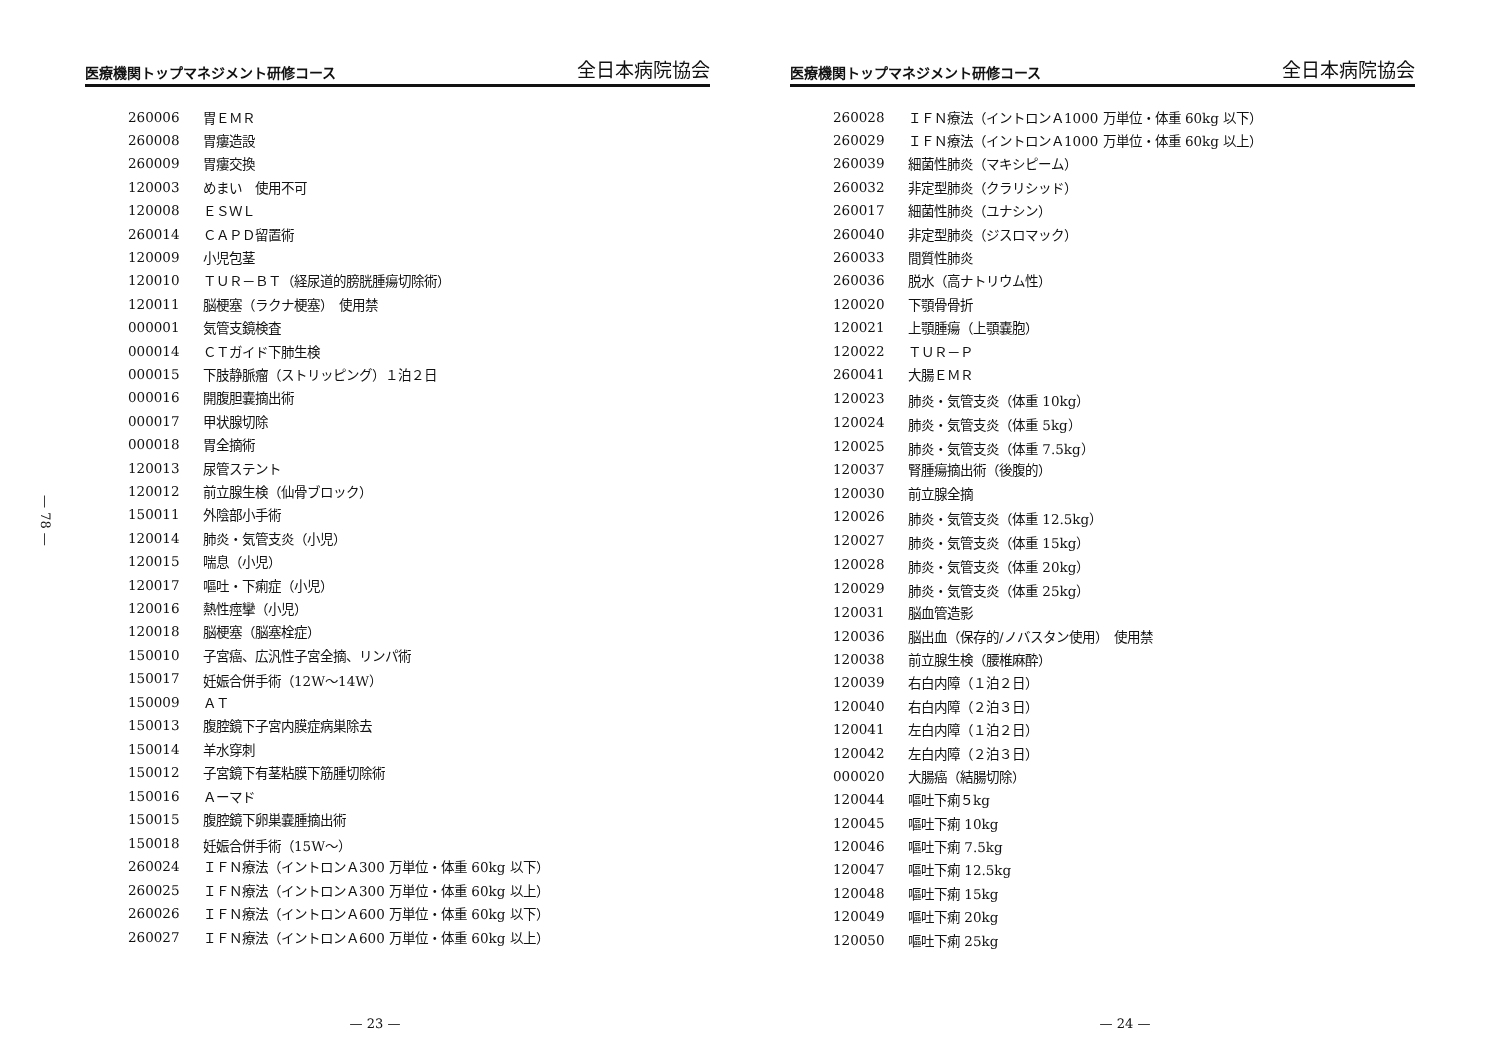— 78 —
医療機関トップマネジメント研修コース 全日本病院協会
| 260006 | 胃ＥＭＲ |
| 260008 | 胃瘻造設 |
| 260009 | 胃瘻交換 |
| 120003 | めまい 使用不可 |
| 120008 | ＥＳＷＬ |
| 260014 | ＣＡＰＤ留置術 |
| 120009 | 小児包茎 |
| 120010 | ＴＵＲ－ＢＴ（経尿道的膀胱腫瘍切除術） |
| 120011 | 脳梗塞（ラクナ梗塞） 使用禁 |
| 000001 | 気管支鏡検査 |
| 000014 | ＣＴガイド下肺生検 |
| 000015 | 下肢静脈瘤（ストリッピング）１泊２日 |
| 000016 | 開腹胆嚢摘出術 |
| 000017 | 甲状腺切除 |
| 000018 | 胃全摘術 |
| 120013 | 尿管ステント |
| 120012 | 前立腺生検（仙骨ブロック） |
| 150011 | 外陰部小手術 |
| 120014 | 肺炎・気管支炎（小児） |
| 120015 | 喘息（小児） |
| 120017 | 嘔吐・下痢症（小児） |
| 120016 | 熱性痙攣（小児） |
| 120018 | 脳梗塞（脳塞栓症） |
| 150010 | 子宮癌、広汎性子宮全摘、リンパ術 |
| 150017 | 妊娠合併手術（12W～14W） |
| 150009 | ＡＴ |
| 150013 | 腹腔鏡下子宮内膜症病巣除去 |
| 150014 | 羊水穿刺 |
| 150012 | 子宮鏡下有茎粘膜下筋腫切除術 |
| 150016 | Ａーマド |
| 150015 | 腹腔鏡下卵巣嚢腫摘出術 |
| 150018 | 妊娠合併手術（15W～） |
| 260024 | ＩＦＮ療法（イントロンＡ300 万単位・体重 60kg 以下） |
| 260025 | ＩＦＮ療法（イントロンＡ300 万単位・体重 60kg 以上） |
| 260026 | ＩＦＮ療法（イントロンＡ600 万単位・体重 60kg 以下） |
| 260027 | ＩＦＮ療法（イントロンＡ600 万単位・体重 60kg 以上） |
— 23 —
医療機関トップマネジメント研修コース 全日本病院協会
| 260028 | ＩＦＮ療法（イントロンＡ1000 万単位・体重 60kg 以下） |
| 260029 | ＩＦＮ療法（イントロンＡ1000 万単位・体重 60kg 以上） |
| 260039 | 細菌性肺炎（マキシピーム） |
| 260032 | 非定型肺炎（クラリシッド） |
| 260017 | 細菌性肺炎（ユナシン） |
| 260040 | 非定型肺炎（ジスロマック） |
| 260033 | 間質性肺炎 |
| 260036 | 脱水（高ナトリウム性） |
| 120020 | 下顎骨骨折 |
| 120021 | 上顎腫瘍（上顎嚢胞） |
| 120022 | ＴＵＲ－Ｐ |
| 260041 | 大腸ＥＭＲ |
| 120023 | 肺炎・気管支炎（体重 10kg） |
| 120024 | 肺炎・気管支炎（体重 5kg） |
| 120025 | 肺炎・気管支炎（体重 7.5kg） |
| 120037 | 腎腫瘍摘出術（後腹的） |
| 120030 | 前立腺全摘 |
| 120026 | 肺炎・気管支炎（体重 12.5kg） |
| 120027 | 肺炎・気管支炎（体重 15kg） |
| 120028 | 肺炎・気管支炎（体重 20kg） |
| 120029 | 肺炎・気管支炎（体重 25kg） |
| 120031 | 脳血管造影 |
| 120036 | 脳出血（保存的/ノバスタン使用） 使用禁 |
| 120038 | 前立腺生検（腰椎麻酔） |
| 120039 | 右白内障（１泊２日） |
| 120040 | 右白内障（２泊３日） |
| 120041 | 左白内障（１泊２日） |
| 120042 | 左白内障（２泊３日） |
| 000020 | 大腸癌（結腸切除） |
| 120044 | 嘔吐下痢５kg |
| 120045 | 嘔吐下痢 10kg |
| 120046 | 嘔吐下痢 7.5kg |
| 120047 | 嘔吐下痢 12.5kg |
| 120048 | 嘔吐下痢 15kg |
| 120049 | 嘔吐下痢 20kg |
| 120050 | 嘔吐下痢 25kg |
— 24 —